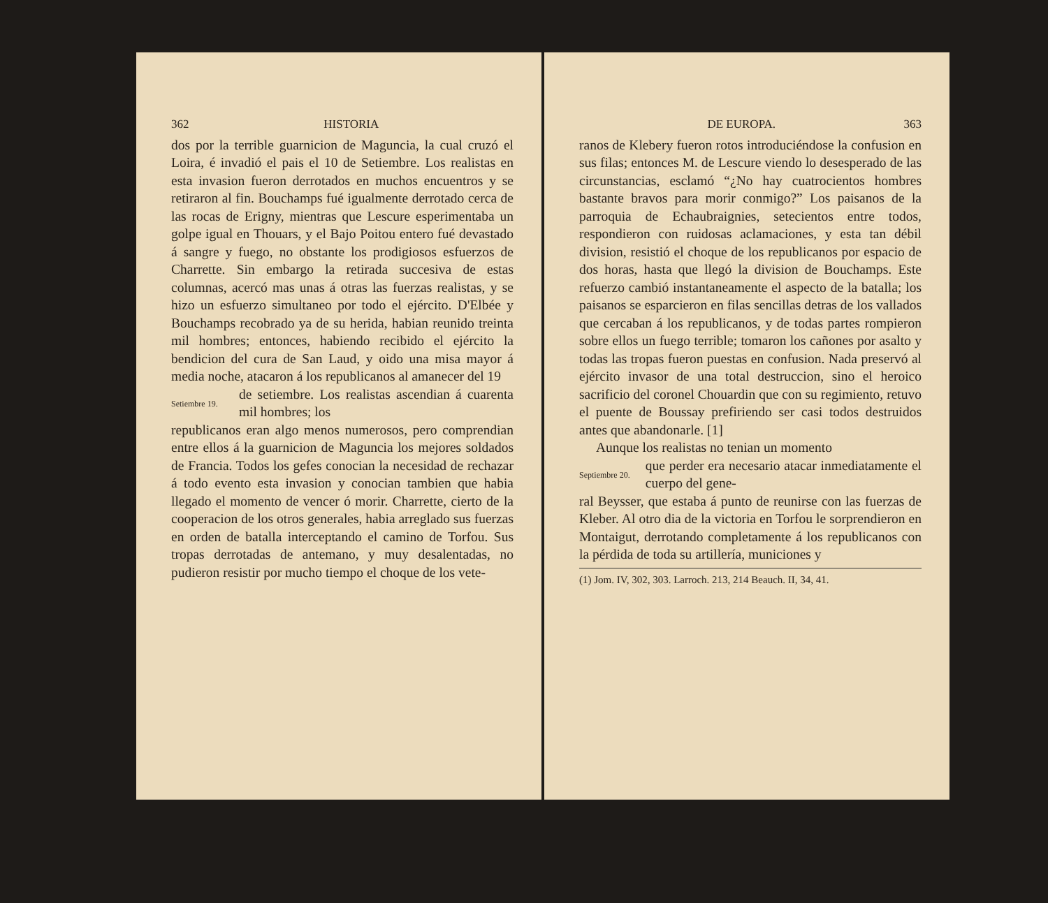362 HISTORIA
dos por la terrible guarnicion de Maguncia, la cual cruzó el Loira, é invadió el pais el 10 de Setiembre. Los realistas en esta invasion fueron derrotados en muchos encuentros y se retiraron al fin. Bouchamps fué igualmente derrotado cerca de las rocas de Erigny, mientras que Lescure esperimentaba un golpe igual en Thouars, y el Bajo Poitou entero fué devastado á sangre y fuego, no obstante los prodigiosos esfuerzos de Charrette. Sin embargo la retirada succesiva de estas columnas, acercó mas unas á otras las fuerzas realistas, y se hizo un esfuerzo simultaneo por todo el ejército. D'Elbée y Bouchamps recobrado ya de su herida, habian reunido treinta mil hombres; entonces, habiendo recibido el ejército la bendicion del cura de San Laud, y oido una misa mayor á media noche, atacaron á los republicanos al amanecer del 19
Setiembre 19.
de setiembre. Los realistas ascendian á cuarenta mil hombres; los
republicanos eran algo menos numerosos, pero comprendian entre ellos á la guarnicion de Maguncia los mejores soldados de Francia. Todos los gefes conocian la necesidad de rechazar á todo evento esta invasion y conocian tambien que habia llegado el momento de vencer ó morir. Charrette, cierto de la cooperacion de los otros generales, habia arreglado sus fuerzas en orden de batalla interceptando el camino de Torfou. Sus tropas derrotadas de antemano, y muy desalentadas, no pudieron resistir por mucho tiempo el choque de los vete-
DE EUROPA. 363
ranos de Klebery fueron rotos introduciéndose la confusion en sus filas; entonces M. de Lescure viendo lo desesperado de las circunstancias, esclamó “¿No hay cuatrocientos hombres bastante bravos para morir conmigo?” Los paisanos de la parroquia de Echaubraignies, setecientos entre todos, respondieron con ruidosas aclamaciones, y esta tan débil division, resistió el choque de los republicanos por espacio de dos horas, hasta que llegó la division de Bouchamps. Este refuerzo cambió instantaneamente el aspecto de la batalla; los paisanos se esparcieron en filas sencillas detras de los vallados que cercaban á los republicanos, y de todas partes rompieron sobre ellos un fuego terrible; tomaron los cañones por asalto y todas las tropas fueron puestas en confusion. Nada preservó al ejército invasor de una total destruccion, sino el heroico sacrificio del coronel Chouardin que con su regimiento, retuvo el puente de Boussay prefiriendo ser casi todos destruidos antes que abandonarle. [1]
Aunque los realistas no tenian un momento
Septiembre 20.
que perder era necesario atacar inmediatamente el cuerpo del gene-
ral Beysser, que estaba á punto de reunirse con las fuerzas de Kleber. Al otro dia de la victoria en Torfou le sorprendieron en Montaigut, derrotando completamente á los republicanos con la pérdida de toda su artillería, municiones y
(1) Jom. IV, 302, 303. Larroch. 213, 214 Beauch. II, 34, 41.